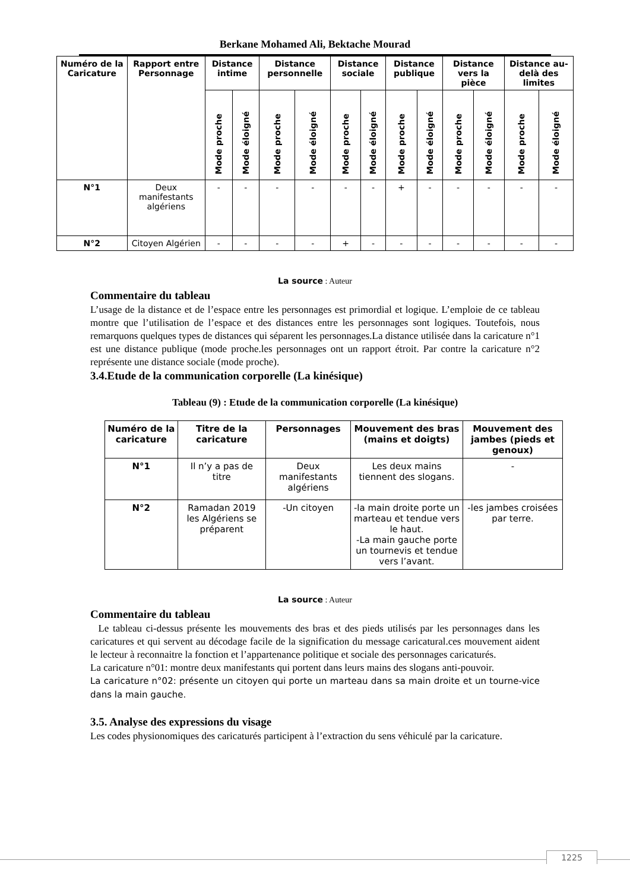Berkane Mohamed Ali, Bektache Mourad
| Numéro de la Caricature | Rapport entre Personnage | Distance intime | | Distance personnelle | | Distance sociale | | Distance publique | | Distance vers la pièce | | Distance au-delà des limites | |
| --- | --- | --- | --- | --- | --- | --- | --- | --- | --- | --- | --- | --- | --- |
| | | Mode proche | Mode éloigné | Mode proche | Mode éloigné | Mode proche | Mode éloigné | Mode proche | Mode éloigné | Mode proche | Mode éloigné | Mode proche | Mode éloigné |
| N°1 | Deux manifestants algériens | - | - | - | - | - | - | + | - | - | - | - | - |
| N°2 | Citoyen Algérien | - | - | - | - | + | - | - | - | - | - | - | - |
La source : Auteur
Commentaire du tableau
L’usage de la distance et de l’espace entre les personnages est primordial et logique. L’emploie de ce tableau montre que l’utilisation de l’espace et des distances entre les personnages sont logiques. Toutefois, nous remarquons quelques types de distances qui séparent les personnages.La distance utilisée dans la caricature n°1 est une distance publique (mode proche.les personnages ont un rapport étroit. Par contre la caricature n°2 représente une distance sociale (mode proche).
3.4.Etude de la communication corporelle (La kinésique)
Tableau (9) : Etude de la communication corporelle (La kinésique)
| Numéro de la caricature | Titre de la caricature | Personnages | Mouvement des bras (mains et doigts) | Mouvement des jambes (pieds et genoux) |
| --- | --- | --- | --- | --- |
| N°1 | Il n’y a pas de titre | Deux manifestants algériens | Les deux mains tiennent des slogans. | - |
| N°2 | Ramadan 2019 les Algériens se préparent | -Un citoyen | -la main droite porte un marteau et tendue vers le haut. -La main gauche porte un tournevis et tendue vers l’avant. | -les jambes croisées par terre. |
La source : Auteur
Commentaire du tableau
Le tableau ci-dessus présente les mouvements des bras et des pieds utilisés par les personnages dans les caricatures et qui servent au décodage facile de la signification du message caricatural.ces mouvement aident le lecteur à reconnaitre la fonction et l’appartenance politique et sociale des personnages caricaturés.
La caricature n°01: montre deux manifestants qui portent dans leurs mains des slogans anti-pouvoir.
La caricature n°02: présente un citoyen qui porte un marteau dans sa main droite et un tourne-vice dans la main gauche.
3.5. Analyse des expressions du visage
Les codes physionomiques des caricaturés participent à l’extraction du sens véhiculé par la caricature.
1225